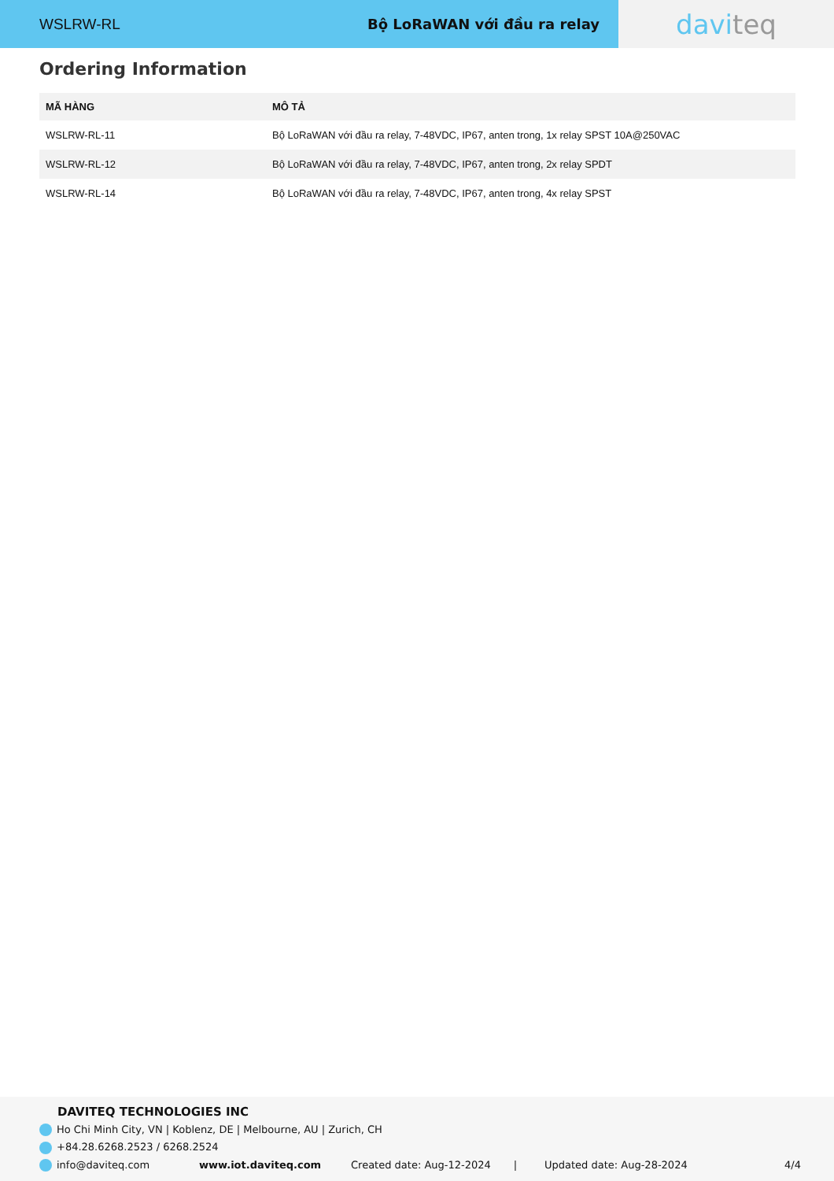WSLRW-RL Bộ LoRaWAN với đầu ra relay
davi teq
Ordering Information
| MÃ HÀNG | MÔ TẢ |
| --- | --- |
| WSLRW-RL-11 | Bộ LoRaWAN với đầu ra relay, 7-48VDC, IP67, anten trong, 1x relay SPST 10A@250VAC |
| WSLRW-RL-12 | Bộ LoRaWAN với đầu ra relay, 7-48VDC, IP67, anten trong, 2x relay SPDT |
| WSLRW-RL-14 | Bộ LoRaWAN với đầu ra relay, 7-48VDC, IP67, anten trong, 4x relay SPST |
DAVITEQ TECHNOLOGIES INC
Ho Chi Minh City, VN | Koblenz, DE | Melbourne, AU | Zurich, CH
+84.28.6268.2523 / 6268.2524
info@daviteq.com www.iot.daviteq.com Created date: Aug-12-2024 | Updated date: Aug-28-2024 4/4